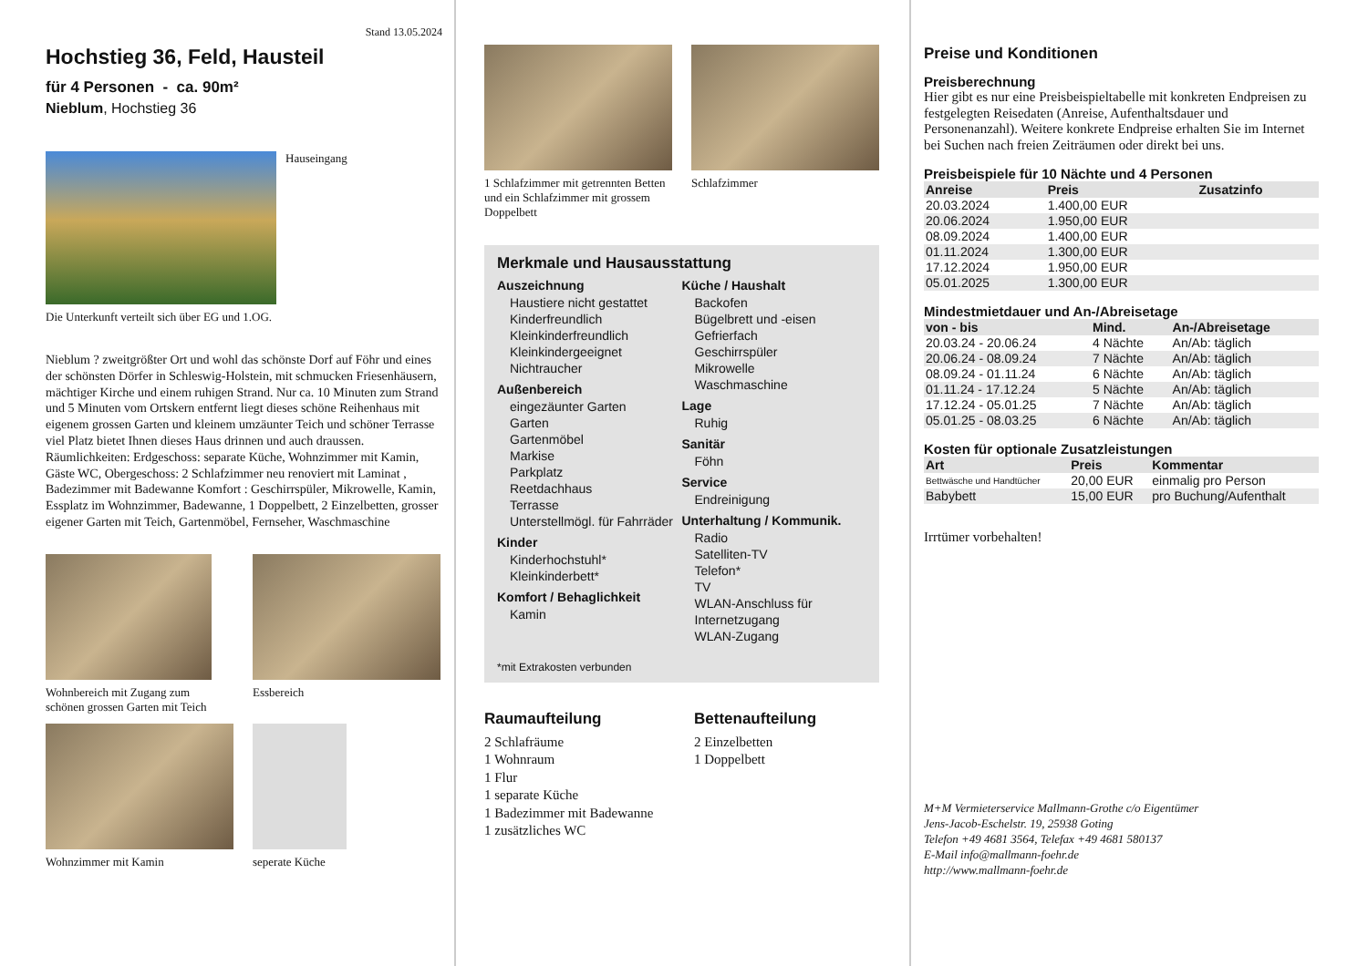Stand 13.05.2024
Hochstieg 36, Feld, Hausteil
für 4 Personen - ca. 90m²
Nieblum, Hochstieg 36
Hauseingang
Die Unterkunft verteilt sich über EG und 1.OG.
Nieblum ? zweitgrößter Ort und wohl das schönste Dorf auf Föhr und eines der schönsten Dörfer in Schleswig-Holstein, mit schmucken Friesenhäusern, mächtiger Kirche und einem ruhigen Strand. Nur ca. 10 Minuten zum Strand und 5 Minuten vom Ortskern entfernt liegt dieses schöne Reihenhaus mit eigenem grossen Garten und kleinem umzäunter Teich und schöner Terrasse viel Platz bietet Ihnen dieses Haus drinnen und auch draussen. Räumlichkeiten: Erdgeschoss: separate Küche, Wohnzimmer mit Kamin, Gäste WC, Obergeschoss: 2 Schlafzimmer neu renoviert mit Laminat , Badezimmer mit Badewanne Komfort : Geschirrspüler, Mikrowelle, Kamin, Essplatz im Wohnzimmer, Badewanne, 1 Doppelbett, 2 Einzelbetten, grosser eigener Garten mit Teich, Gartenmöbel, Fernseher, Waschmaschine
Wohnbereich mit Zugang zum schönen grossen Garten mit Teich
Essbereich
Wohnzimmer mit Kamin seperate Küche
1 Schlafzimmer mit getrennten Betten
und ein Schlafzimmer mit grossem Doppelbett
Schlafzimmer
Merkmale und Hausausstattung
Auszeichnung
Haustiere nicht gestattet
Kinderfreundlich
Kleinkinderfreundlich
Kleinkindergeeignet
Nichtraucher
Außenbereich
eingezäunter Garten
Garten
Gartenmöbel
Markise
Parkplatz
Reetdachhaus
Terrasse
Unterstellmögl. für Fahrräder
Kinder
Kinderhochstuhl*
Kleinkinderbett*
Komfort / Behaglichkeit
Kamin
Küche / Haushalt
Backofen
Bügelbrett und -eisen
Gefrierfach
Geschirrspüler
Mikrowelle
Waschmaschine
Lage
Ruhig
Sanitär
Föhn
Service
Endreinigung
Unterhaltung / Kommunik.
Radio
Satelliten-TV
Telefon*
TV
WLAN-Anschluss für Internetzugang
WLAN-Zugang
*mit Extrakosten verbunden
Raumaufteilung
2 Schlafräume
1 Wohnraum
1 Flur
1 separate Küche
1 Badezimmer mit Badewanne
1 zusätzliches WC
Bettenaufteilung
2 Einzelbetten
1 Doppelbett
Preise und Konditionen
Preisberechnung
Hier gibt es nur eine Preisbeispieltabelle mit konkreten Endpreisen zu festgelegten Reisedaten (Anreise, Aufenthaltsdauer und Personenanzahl). Weitere konkrete Endpreise erhalten Sie im Internet bei Suchen nach freien Zeiträumen oder direkt bei uns.
Preisbeispiele für 10 Nächte und 4 Personen
| Anreise | Preis | Zusatzinfo |
| --- | --- | --- |
| 20.03.2024 | 1.400,00 EUR | |
| 20.06.2024 | 1.950,00 EUR | |
| 08.09.2024 | 1.400,00 EUR | |
| 01.11.2024 | 1.300,00 EUR | |
| 17.12.2024 | 1.950,00 EUR | |
| 05.01.2025 | 1.300,00 EUR | |
Mindestmietdauer und An-/Abreisetage
| von - bis | Mind. | An-/Abreisetage |
| --- | --- | --- |
| 20.03.24 - 20.06.24 | 4 Nächte | An/Ab: täglich |
| 20.06.24 - 08.09.24 | 7 Nächte | An/Ab: täglich |
| 08.09.24 - 01.11.24 | 6 Nächte | An/Ab: täglich |
| 01.11.24 - 17.12.24 | 5 Nächte | An/Ab: täglich |
| 17.12.24 - 05.01.25 | 7 Nächte | An/Ab: täglich |
| 05.01.25 - 08.03.25 | 6 Nächte | An/Ab: täglich |
Kosten für optionale Zusatzleistungen
| Art | Preis | Kommentar |
| --- | --- | --- |
| Bettwäsche und Handtücher | 20,00 EUR | einmalig pro Person |
| Babybett | 15,00 EUR | pro Buchung/Aufenthalt |
Irrtümer vorbehalten!
M+M Vermieterservice Mallmann-Grothe c/o Eigentümer
Jens-Jacob-Eschelstr. 19, 25938 Goting
Telefon +49 4681 3564, Telefax +49 4681 580137
E-Mail info@mallmann-foehr.de
http://www.mallmann-foehr.de